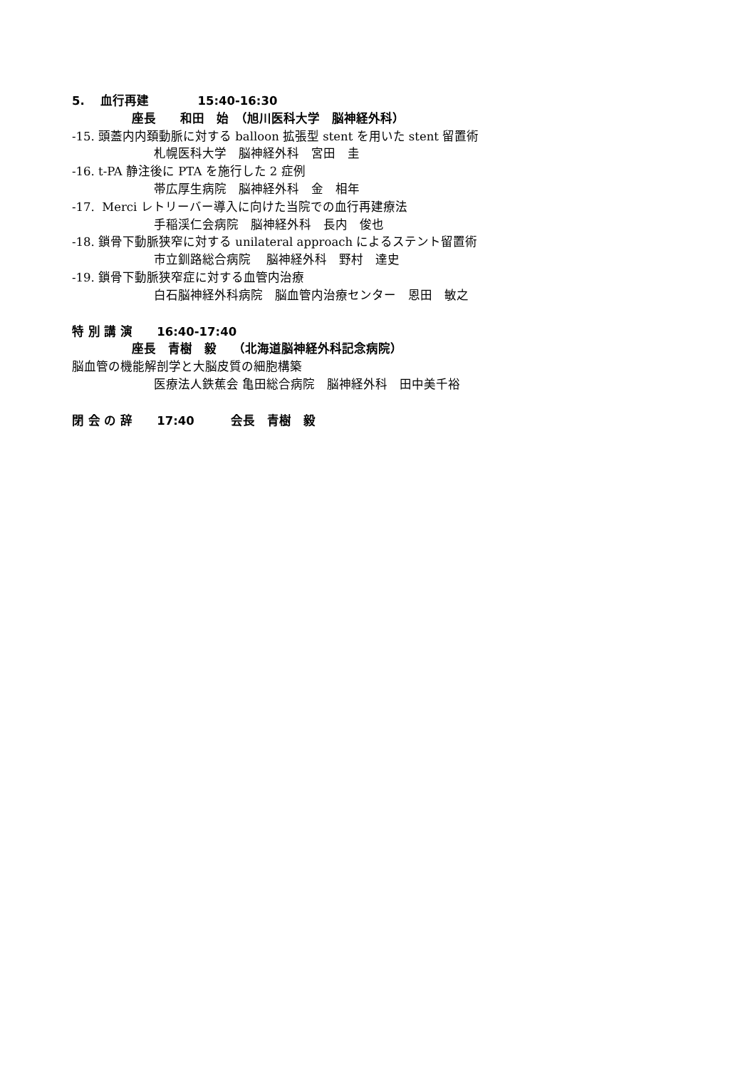5.　 血行再建　　　　15:40-16:30
座長　　和田　始　（旭川医科大学　脳神経外科）
-15. 頭蓋内内頚動脈に対する balloon 拡張型 stent を用いた stent 留置術
札幌医科大学　脳神経外科　宮田　圭
-16. t-PA 静注後に PTA を施行した 2 症例
帯広厚生病院　脳神経外科　金　相年
-17. Merci レトリーバー導入に向けた当院での血行再建療法
手稲渓仁会病院　脳神経外科　長内　俊也
-18. 鎖骨下動脈狭窄に対する unilateral approach によるステント留置術
市立釧路総合病院　 脳神経外科　野村　達史
-19. 鎖骨下動脈狭窄症に対する血管内治療
白石脳神経外科病院　脳血管内治療センター　恩田　敏之
特 別 講 演　　16:40-17:40
座長　青樹　毅　 （北海道脳神経外科記念病院）
脳血管の機能解剖学と大脳皮質の細胞構築
医療法人鉄蕉会 亀田総合病院　脳神経外科　田中美千裕
閉 会 の 辞　　17:40　　　会長　青樹　毅